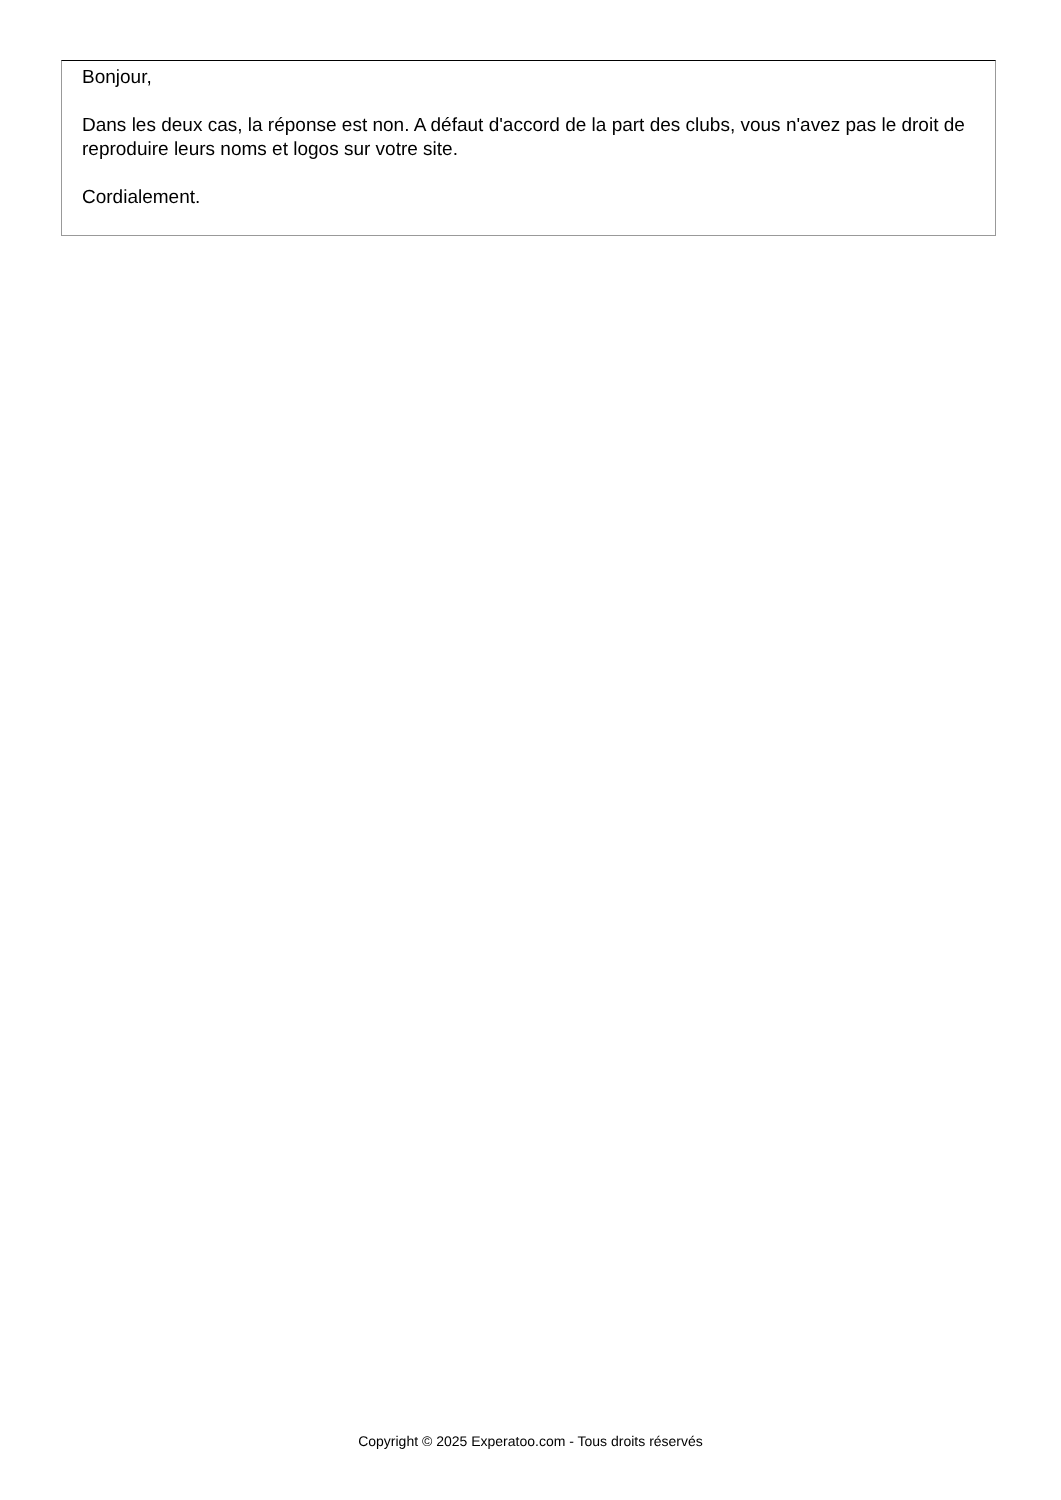Bonjour,
Dans les deux cas, la réponse est non. A défaut d'accord de la part des clubs, vous n'avez pas le droit de reproduire leurs noms et logos sur votre site.
Cordialement.
Copyright © 2025 Experatoo.com - Tous droits réservés